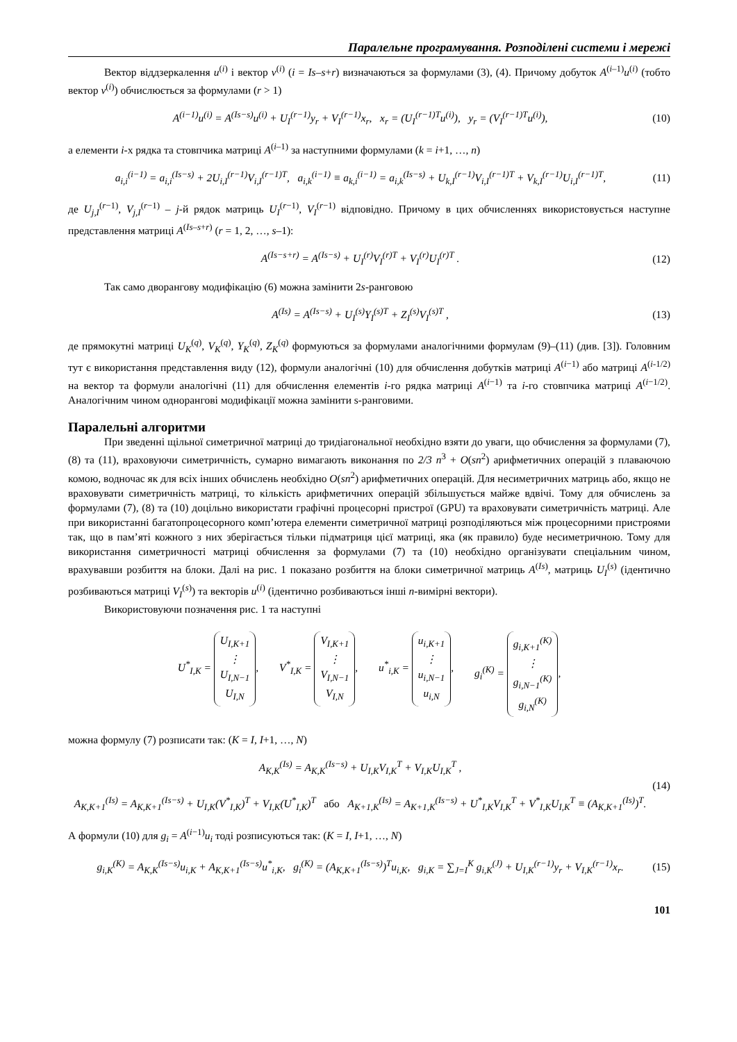Паралельне програмування. Розподілені системи і мережі
Вектор віддзеркалення u<sup>(i)</sup> і вектор v<sup>(i)</sup> (i = Is–s+r) визначаються за формулами (3), (4). Причому добуток A<sup>(i–1)</sup>u<sup>(i)</sup> (тобто вектор v<sup>(i)</sup>) обчислюється за формулами (r > 1)
A<sup>(i−1)</sup>u<sup>(i)</sup> = A<sup>(Is−s)</sup>u<sup>(i)</sup> + U<sub>I</sub><sup>(r−1)</sup>y<sub>r</sub> + V<sub>I</sub><sup>(r−1)</sup>x<sub>r</sub>, x<sub>r</sub> = (U<sub>I</sub><sup>(r−1)T</sup>u<sup>(i)</sup>), y<sub>r</sub> = (V<sub>I</sub><sup>(r−1)T</sup>u<sup>(i)</sup>), (10)
а елементи i-х рядка та стовпчика матриці A<sup>(i–1)</sup> за наступними формулами (k = i+1, …, n)
a<sub>i,i</sub><sup>(i−1)</sup> = a<sub>i,i</sub><sup>(Is−s)</sup> + 2U<sub>i,I</sub><sup>(r−1)</sup>V<sub>i,I</sub><sup>(r−1)T</sup>, a<sub>i,k</sub><sup>(i−1)</sup> ≡ a<sub>k,i</sub><sup>(i−1)</sup> = a<sub>i,k</sub><sup>(Is−s)</sup> + U<sub>k,I</sub><sup>(r−1)</sup>V<sub>i,I</sub><sup>(r−1)T</sup> + V<sub>k,I</sub><sup>(r−1)</sup>U<sub>i,I</sub><sup>(r−1)T</sup>, (11)
де U<sub>j,I</sub><sup>(r−1)</sup>, V<sub>j,I</sub><sup>(r−1)</sup> – j-й рядок матриць U<sub>I</sub><sup>(r−1)</sup>, V<sub>I</sub><sup>(r−1)</sup> відповідно. Причому в цих обчисленнях використовується наступне представлення матриці A<sup>(Is–s+r)</sup> (r = 1, 2, …, s–1):
A<sup>(Is−s+r)</sup> = A<sup>(Is−s)</sup> + U<sub>I</sub><sup>(r)</sup>V<sub>I</sub><sup>(r)T</sup> + V<sub>I</sub><sup>(r)</sup>U<sub>I</sub><sup>(r)T</sup> . (12)
Так само дворангову модифікацію (6) можна замінити 2s-ранговою
A<sup>(Is)</sup> = A<sup>(Is−s)</sup> + U<sub>I</sub><sup>(s)</sup>Y<sub>I</sub><sup>(s)T</sup> + Z<sub>I</sub><sup>(s)</sup>V<sub>I</sub><sup>(s)T</sup> , (13)
де прямокутні матриці U<sub>K</sub><sup>(q)</sup>, V<sub>K</sub><sup>(q)</sup>, Y<sub>K</sub><sup>(q)</sup>, Z<sub>K</sub><sup>(q)</sup> формуються за формулами аналогічними формулам (9)–(11) (див. [3]). Головним тут є використання представлення виду (12), формули аналогічні (10) для обчислення добутків матриці A<sup>(i−1)</sup> або матриці A<sup>(i-1/2)</sup> на вектор та формули аналогічні (11) для обчислення елементів i-го рядка матриці A<sup>(i−1)</sup> та i-го стовпчика матриці A<sup>(i−1/2)</sup>. Аналогічним чином однорангові модифікації можна замінити s-ранговими.
Паралельні алгоритми
При зведенні щільної симетричної матриці до тридіагональної необхідно взяти до уваги, що обчислення за формулами (7), (8) та (11), враховуючи симетричність, сумарно вимагають виконання по 2/3 n<sup>3</sup> + O(sn<sup>2</sup>) арифметичних операцій з плаваючою комою, водночас як для всіх інших обчислень необхідно O(sn<sup>2</sup>) арифметичних операцій. Для несиметричних матриць або, якщо не враховувати симетричність матриці, то кількість арифметичних операцій збільшується майже вдвічі. Тому для обчислень за формулами (7), (8) та (10) доцільно використати графічні процесорні пристрої (GPU) та враховувати симетричність матриці. Але при використанні багатопроцесорного комп’ютера елементи симетричної матриці розподіляються між процесорними пристроями так, що в пам’яті кожного з них зберігається тільки підматриця цієї матриці, яка (як правило) буде несиметричною. Тому для використання симетричності матриці обчислення за формулами (7) та (10) необхідно організувати спеціальним чином, врахувавши розбиття на блоки. Далі на рис. 1 показано розбиття на блоки симетричної матриць A<sup>(Is)</sup>, матриць U<sub>I</sub><sup>(s)</sup> (ідентично розбиваються матриці V<sub>I</sub><sup>(s)</sup>) та векторів u<sup>(i)</sup> (ідентично розбиваються інші n-вимірні вектори).
Використовуючи позначення рис. 1 та наступні
U<sup>*</sup><sub>I,K</sub> = U<sub>I,K+1</sub>
⋮
U<sub>I,N−1</sub>
U<sub>I,N</sub>, V<sup>*</sup><sub>I,K</sub> = V<sub>I,K+1</sub>
⋮
V<sub>I,N−1</sub>
V<sub>I,N</sub>, u<sup>*</sup><sub>i,K</sub> = u<sub>i,K+1</sub>
⋮
u<sub>i,N−1</sub>
u<sub>i,N</sub>, g<sub>i</sub><sup>(K)</sup> = g<sub>i,K+1</sub><sup>(K)</sup>
⋮
g<sub>i,N−1</sub><sup>(K)</sup>
g<sub>i,N</sub><sup>(K)</sup>,
можна формулу (7) розписати так: (K = I, I+1, …, N)
A<sub>K,K</sub><sup>(Is)</sup> = A<sub>K,K</sub><sup>(Is−s)</sup> + U<sub>I,K</sub>V<sub>I,K</sub><sup>T</sup> + V<sub>I,K</sub>U<sub>I,K</sub><sup>T</sup> ,
A<sub>K,K+1</sub><sup>(Is)</sup> = A<sub>K,K+1</sub><sup>(Is−s)</sup> + U<sub>I,K</sub>(V<sup>*</sup><sub>I,K</sub>)<sup>T</sup> + V<sub>I,K</sub>(U<sup>*</sup><sub>I,K</sub>)<sup>T</sup> або A<sub>K+1,K</sub><sup>(Is)</sup> = A<sub>K+1,K</sub><sup>(Is−s)</sup> + U<sup>*</sup><sub>I,K</sub>V<sub>I,K</sub><sup>T</sup> + V<sup>*</sup><sub>I,K</sub>U<sub>I,K</sub><sup>T</sup> ≡ (A<sub>K,K+1</sub><sup>(Is)</sup>)<sup>T</sup>. (14)
А формули (10) для g<sub>i</sub> = A<sup>(i−1)</sup>u<sub>i</sub> тоді розписуються так: (K = I, I+1, …, N)
g<sub>i,K</sub><sup>(K)</sup> = A<sub>K,K</sub><sup>(Is−s)</sup>u<sub>i,K</sub> + A<sub>K,K+1</sub><sup>(Is−s)</sup>u<sup>*</sup><sub>i,K</sub>, g<sub>i</sub><sup>(K)</sup> = (A<sub>K,K+1</sub><sup>(Is−s)</sup>)<sup>T</sup>u<sub>i,K</sub>, g<sub>i,K</sub> = ∑<sub>J=I</sub><sup>K</sup> g<sub>i,K</sub><sup>(J)</sup> + U<sub>I,K</sub><sup>(r−1)</sup>y<sub>r</sub> + V<sub>I,K</sub><sup>(r−1)</sup>x<sub>r</sub>. (15)
101